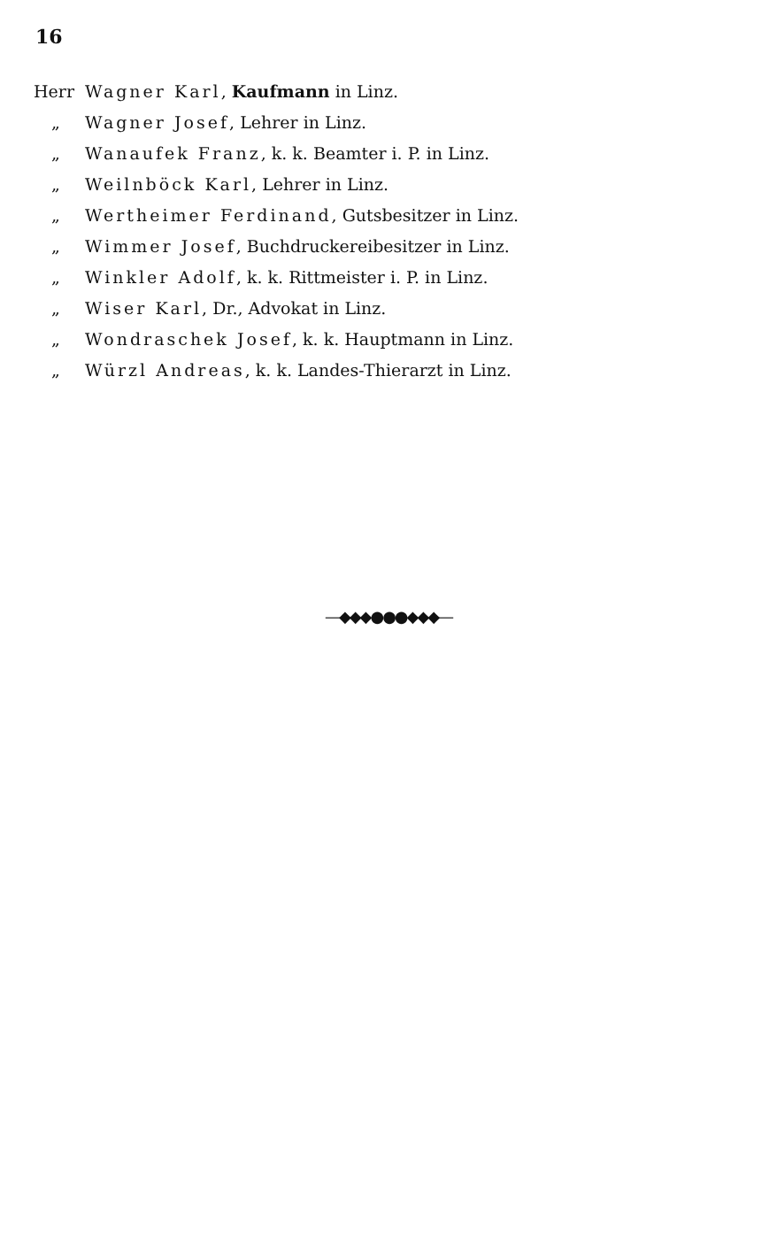16
Herr Wagner Karl, Kaufmann in Linz.
„ Wagner Josef, Lehrer in Linz.
„ Wanaufek Franz, k. k. Beamter i. P. in Linz.
„ Weilnböck Karl, Lehrer in Linz.
„ Wertheimer Ferdinand, Gutsbesitzer in Linz.
„ Wimmer Josef, Buchdruckereibesitzer in Linz.
„ Winkler Adolf, k. k. Rittmeister i. P. in Linz.
„ Wiser Karl, Dr., Advokat in Linz.
„ Wondraschek Josef, k. k. Hauptmann in Linz.
„ Würzl Andreas, k. k. Landes-Thierarzt in Linz.
—◆◆◆●●●◆◆◆—